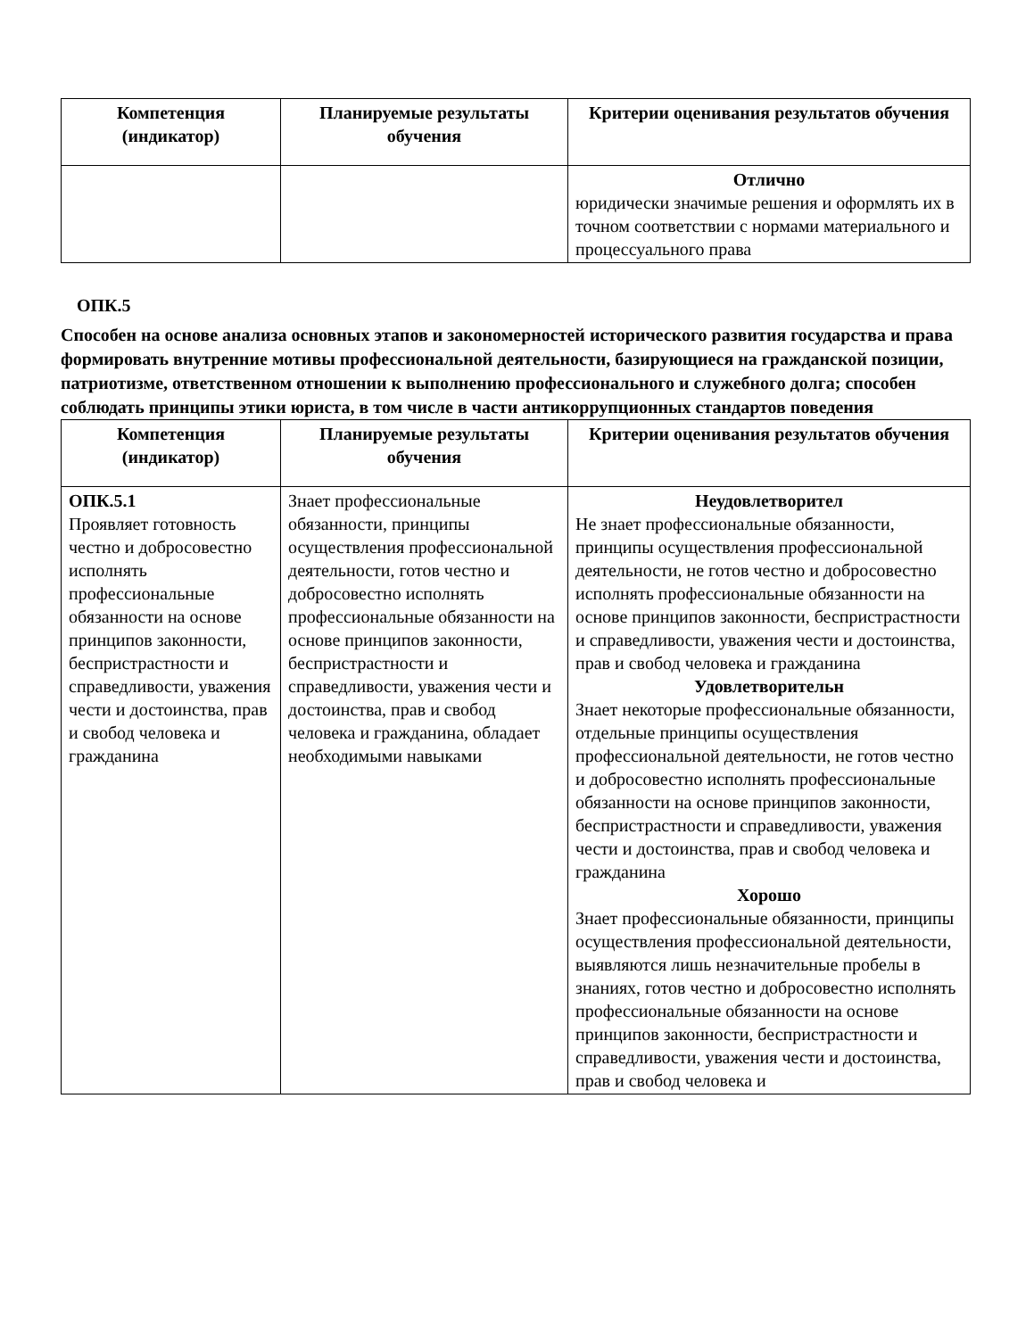| Компетенция (индикатор) | Планируемые результаты обучения | Критерии оценивания результатов обучения |
| --- | --- | --- |
| | | Отлично юридически значимые решения и оформлять их в точном соответствии с нормами материального и процессуального права |
ОПК.5
Способен на основе анализа основных этапов и закономерностей исторического развития государства и права формировать внутренние мотивы профессиональной деятельности, базирующиеся на гражданской позиции, патриотизме, ответственном отношении к выполнению профессионального и служебного долга; способен соблюдать принципы этики юриста, в том числе в части антикоррупционных стандартов поведения
| Компетенция (индикатор) | Планируемые результаты обучения | Критерии оценивания результатов обучения |
| --- | --- | --- |
| ОПК.5.1 Проявляет готовность честно и добросовестно исполнять профессиональные обязанности на основе принципов законности, беспристрастности и справедливости, уважения чести и достоинства, прав и свобод человека и гражданина | Знает профессиональные обязанности, принципы осуществления профессиональной деятельности, готов честно и добросовестно исполнять профессиональные обязанности на основе принципов законности, беспристрастности и справедливости, уважения чести и достоинства, прав и свобод человека и гражданина, обладает необходимыми навыками | Неудовлетворител Не знает профессиональные обязанности, принципы осуществления профессиональной деятельности, не готов честно и добросовестно исполнять профессиональные обязанности на основе принципов законности, беспристрастности и справедливости, уважения чести и достоинства, прав и свобод человека и гражданина Удовлетворительн Знает некоторые профессиональные обязанности, отдельные принципы осуществления профессиональной деятельности, не готов честно и добросовестно исполнять профессиональные обязанности на основе принципов законности, беспристрастности и справедливости, уважения чести и достоинства, прав и свобод человека и гражданина Хорошо Знает профессиональные обязанности, принципы осуществления профессиональной деятельности, выявляются лишь незначительные пробелы в знаниях, готов честно и добросовестно исполнять профессиональные обязанности на основе принципов законности, беспристрастности и справедливости, уважения чести и достоинства, прав и свобод человека и |